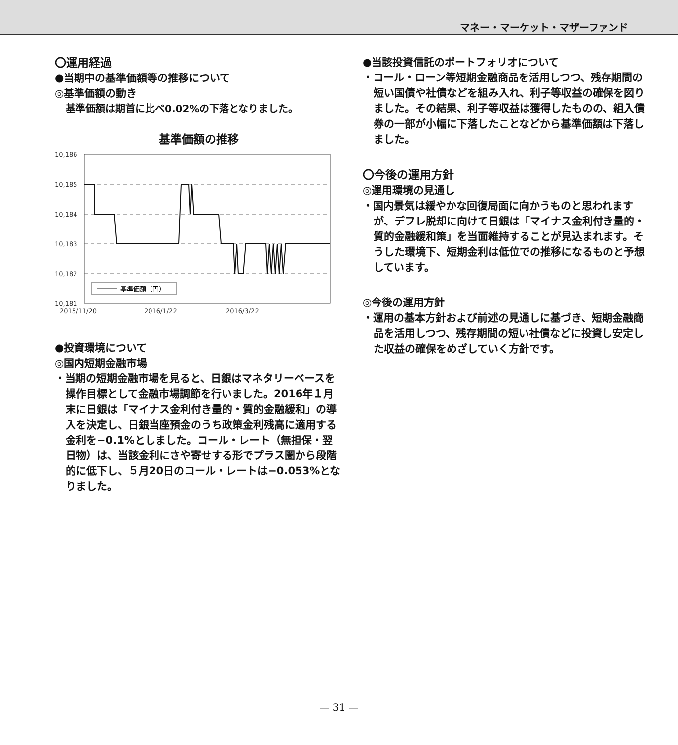マネー・マーケット・マザーファンド
〇運用経過
●当期中の基準価額等の推移について
◎基準価額の動き
基準価額は期首に比べ0.02%の下落となりました。
基準価額の推移
10,186
10,185
10,184
10,183
10,182
10,181
2015/11/20
2016/1/22
2016/3/22
基準価額（円）
●投資環境について
◎国内短期金融市場
・当期の短期金融市場を見ると、日銀はマネタリーベースを操作目標として金融市場調節を行いました。2016年１月末に日銀は「マイナス金利付き量的・質的金融緩和」の導入を決定し、日銀当座預金のうち政策金利残高に適用する金利を−0.1%としました。コール・レート（無担保・翌日物）は、当該金利にさや寄せする形でプラス圏から段階的に低下し、５月20日のコール・レートは−0.053%となりました。
●当該投資信託のポートフォリオについて
・コール・ローン等短期金融商品を活用しつつ、残存期間の短い国債や社債などを組み入れ、利子等収益の確保を図りました。その結果、利子等収益は獲得したものの、組入債券の一部が小幅に下落したことなどから基準価額は下落しました。
〇今後の運用方針
◎運用環境の見通し
・国内景気は緩やかな回復局面に向かうものと思われますが、デフレ脱却に向けて日銀は「マイナス金利付き量的・質的金融緩和策」を当面維持することが見込まれます。そうした環境下、短期金利は低位での推移になるものと予想しています。
◎今後の運用方針
・運用の基本方針および前述の見通しに基づき、短期金融商品を活用しつつ、残存期間の短い社債などに投資し安定した収益の確保をめざしていく方針です。
— 31 —